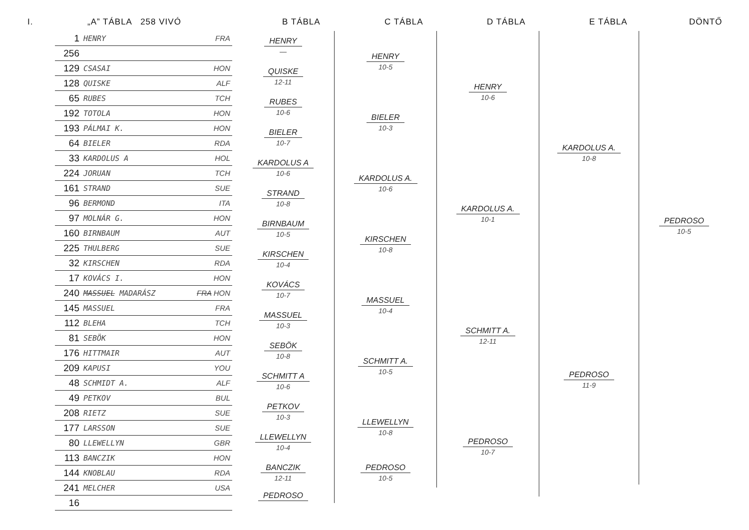I.
„A” TÁBLA 258 VIVÓ
B TÁBLA
C TÁBLA
D TÁBLA
E TÁBLA
DÖNTŐ
| 1 | HENRY | FRA |
| 256 | | |
| 129 | CSASAI | HON |
| 128 | QUISKE | ALF |
| 65 | RUBES | TCH |
| 192 | TOTOLA | HON |
| 193 | PÁLMAI K. | HON |
| 64 | BIELER | RDA |
| 33 | KARDOLUS A | HOL |
| 224 | JORUAN | TCH |
| 161 | STRAND | SUE |
| 96 | BERMOND | ITA |
| 97 | MOLNÁR G. | HON |
| 160 | BIRNBAUM | AUT |
| 225 | THULBERG | SUE |
| 32 | KIRSCHEN | RDA |
| 17 | KOVÁCS I. | HON |
| 240 | MASSUEL MADARÁSZ | FRA HON |
| 145 | MASSUEL | FRA |
| 112 | BLEHA | TCH |
| 81 | SEBÖK | HON |
| 176 | HITTMAIR | AUT |
| 209 | KAPUSI | YOU |
| 48 | SCHMIDT A. | ALF |
| 49 | PETKOV | BUL |
| 208 | RIETZ | SUE |
| 177 | LARSSON | SUE |
| 80 | LLEWELLYN | GBR |
| 113 | BANCZIK | HON |
| 144 | KNOBLAU | RDA |
| 241 | MELCHER | USA |
| 16 | | |
HENRY
—
QUISKE
12-11
RUBES
10-6
BIELER
10-7
KARDOLUS A
10-6
STRAND
10-8
BIRNBAUM
10-5
KIRSCHEN
10-4
KOVÁCS
10-7
MASSUEL
10-3
SEBÖK
10-8
SCHMITT A
10-6
PETKOV
10-3
LLEWELLYN
10-4
BANCZIK
12-11
PEDROSO
HENRY
10-5
BIELER
10-3
KARDOLUS A.
10-6
KIRSCHEN
10-8
MASSUEL
10-4
SCHMITT A.
10-5
LLEWELLYN
10-8
PEDROSO
10-5
HENRY
10-6
KARDOLUS A.
10-1
SCHMITT A.
12-11
PEDROSO
10-7
KARDOLUS A.
10-8
PEDROSO
11-9
PEDROSO
10-5